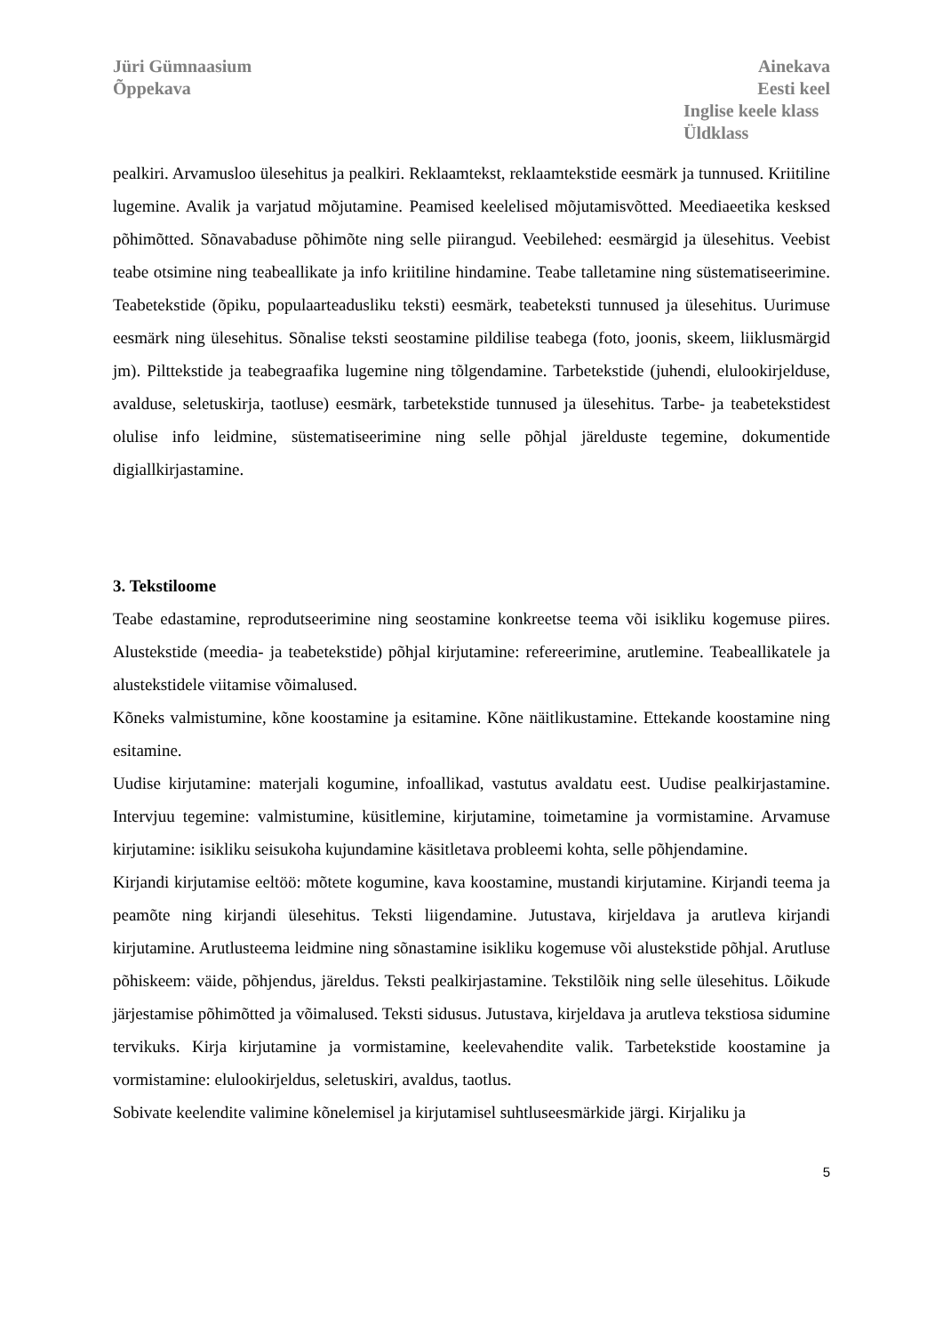Jüri Gümnaasium
Õppekava
Ainekava
Eesti keel
Inglise keele klass
Üldklass
pealkiri. Arvamusloo ülesehitus ja pealkiri. Reklaamtekst, reklaamtekstide eesmärk ja tunnused. Kriitiline lugemine. Avalik ja varjatud mõjutamine. Peamised keelelised mõjutamisvõtted. Meediaeetika kesksed põhimõtted. Sõnavabaduse põhimõte ning selle piirangud. Veebilehed: eesmärgid ja ülesehitus. Veebist teabe otsimine ning teabeallikate ja info kriitiline hindamine. Teabe talletamine ning süstematiseerimine. Teabetekstide (õpiku, populaarteadusliku teksti) eesmärk, teabeteksti tunnused ja ülesehitus. Uurimuse eesmärk ning ülesehitus. Sõnalise teksti seostamine pildilise teabega (foto, joonis, skeem, liiklusmärgid jm). Pilttekstide ja teabegraafika lugemine ning tõlgendamine. Tarbetekstide (juhendi, elulookirjelduse, avalduse, seletuskirja, taotluse) eesmärk, tarbetekstide tunnused ja ülesehitus. Tarbe- ja teabetekstidest olulise info leidmine, süstematiseerimine ning selle põhjal järelduste tegemine, dokumentide digiallkirjastamine.
3. Tekstiloome
Teabe edastamine, reprodutseerimine ning seostamine konkreetse teema või isikliku kogemuse piires. Alustekstide (meedia- ja teabetekstide) põhjal kirjutamine: refereerimine, arutlemine. Teabeallikatele ja alustekstidele viitamise võimalused.
Kõneks valmistumine, kõne koostamine ja esitamine. Kõne näitlikustamine. Ettekande koostamine ning esitamine.
Uudise kirjutamine: materjali kogumine, infoallikad, vastutus avaldatu eest. Uudise pealkirjastamine. Intervjuu tegemine: valmistumine, küsitlemine, kirjutamine, toimetamine ja vormistamine. Arvamuse kirjutamine: isikliku seisukoha kujundamine käsitletava probleemi kohta, selle põhjendamine.
Kirjandi kirjutamise eeltöö: mõtete kogumine, kava koostamine, mustandi kirjutamine. Kirjandi teema ja peamõte ning kirjandi ülesehitus. Teksti liigendamine. Jutustava, kirjeldava ja arutleva kirjandi kirjutamine. Arutlusteema leidmine ning sõnastamine isikliku kogemuse või alustekstide põhjal. Arutluse põhiskeem: väide, põhjendus, järeldus. Teksti pealkirjastamine. Tekstilõik ning selle ülesehitus. Lõikude järjestamise põhimõtted ja võimalused. Teksti sidusus. Jutustava, kirjeldava ja arutleva tekstiosa sidumine tervikuks. Kirja kirjutamine ja vormistamine, keelevahendite valik. Tarbetekstide koostamine ja vormistamine: elulookirjeldus, seletuskiri, avaldus, taotlus.
Sobivate keelendite valimine kõnelemisel ja kirjutamisel suhtluseesmärkide järgi. Kirjaliku ja
5